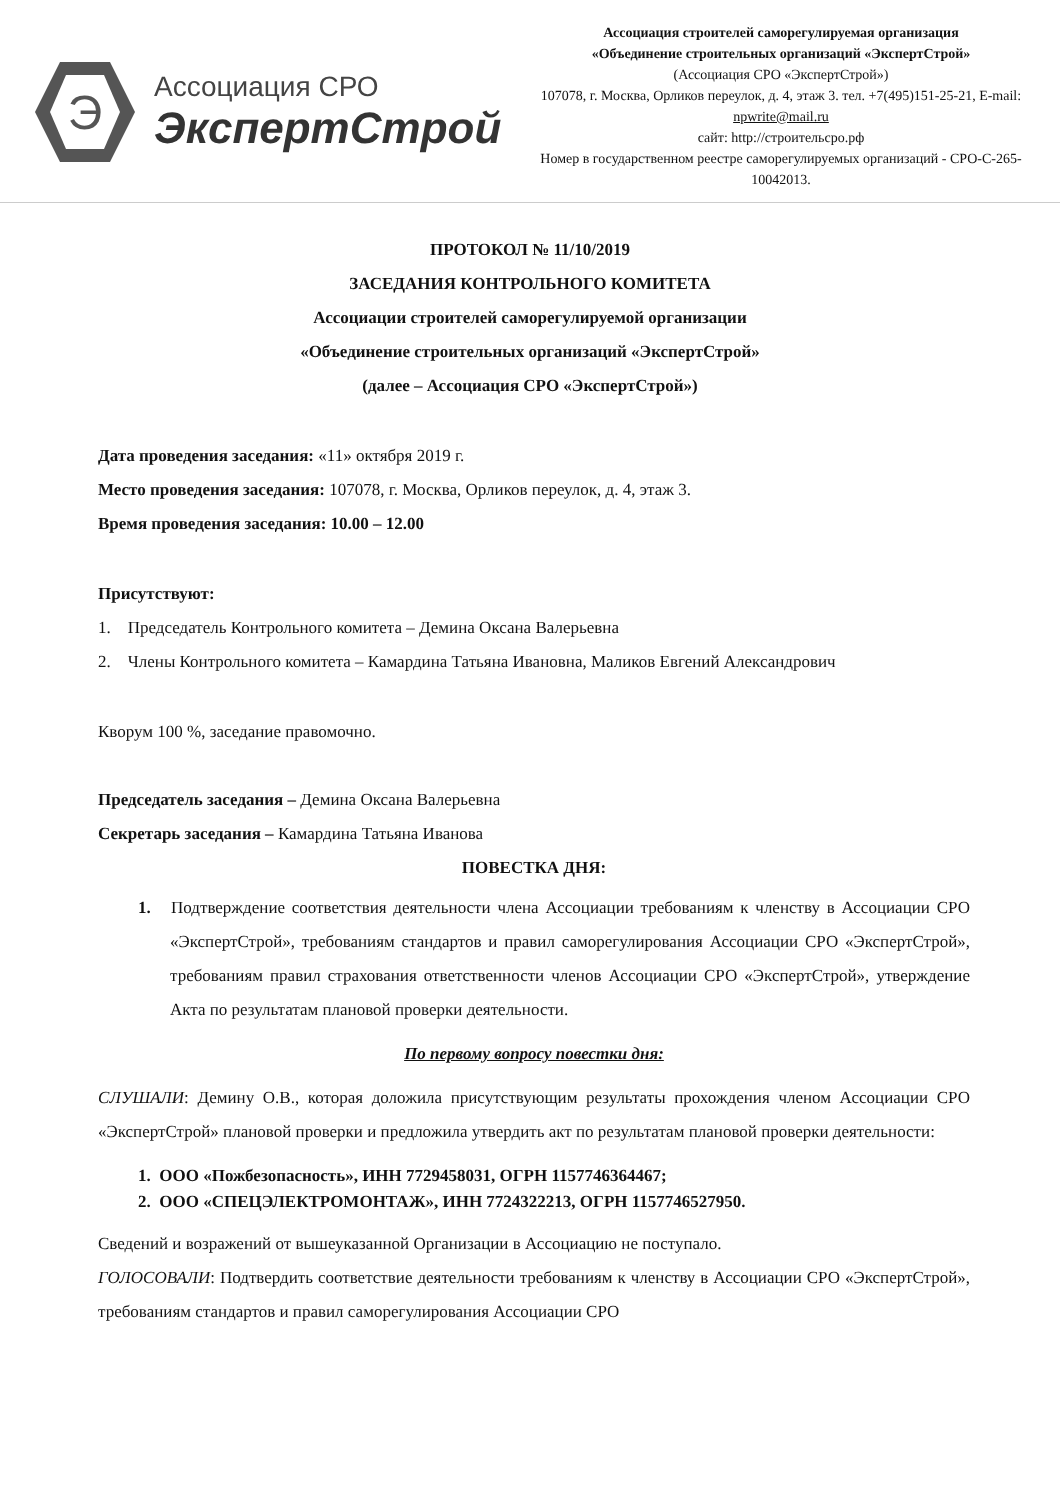Э
Ассоциация СРО
ЭкспертСтрой
Ассоциация строителей саморегулируемая организация
«Объединение строительных организаций «ЭкспертСтрой»
(Ассоциация СРО «ЭкспертСтрой»)
107078, г. Москва, Орликов переулок, д. 4, этаж 3. тел. +7(495)151-25-21, E-mail: npwrite@mail.ru
сайт: http://строительсро.рф
Номер в государственном реестре саморегулируемых организаций - СРО-С-265-10042013.
ПРОТОКОЛ № 11/10/2019
ЗАСЕДАНИЯ КОНТРОЛЬНОГО КОМИТЕТА
Ассоциации строителей саморегулируемой организации
«Объединение строительных организаций «ЭкспертСтрой»
(далее – Ассоциация СРО «ЭкспертСтрой»)
Дата проведения заседания: «11» октября 2019 г.
Место проведения заседания: 107078, г. Москва, Орликов переулок, д. 4, этаж 3.
Время проведения заседания: 10.00 – 12.00
Присутствуют:
1. Председатель Контрольного комитета – Демина Оксана Валерьевна
2. Члены Контрольного комитета – Камардина Татьяна Ивановна, Маликов Евгений Александрович
Кворум 100 %, заседание правомочно.
Председатель заседания – Демина Оксана Валерьевна
Секретарь заседания – Камардина Татьяна Иванова
ПОВЕСТКА ДНЯ:
1. Подтверждение соответствия деятельности члена Ассоциации требованиям к членству в Ассоциации СРО «ЭкспертСтрой», требованиям стандартов и правил саморегулирования Ассоциации СРО «ЭкспертСтрой», требованиям правил страхования ответственности членов Ассоциации СРО «ЭкспертСтрой», утверждение Акта по результатам плановой проверки деятельности.
По первому вопросу повестки дня:
СЛУШАЛИ: Демину О.В., которая доложила присутствующим результаты прохождения членом Ассоциации СРО «ЭкспертСтрой» плановой проверки и предложила утвердить акт по результатам плановой проверки деятельности:
1. ООО «Пожбезопасность», ИНН 7729458031, ОГРН 1157746364467;
2. ООО «СПЕЦЭЛЕКТРОМОНТАЖ», ИНН 7724322213, ОГРН 1157746527950.
Сведений и возражений от вышеуказанной Организации в Ассоциацию не поступало.
ГОЛОСОВАЛИ: Подтвердить соответствие деятельности требованиям к членству в Ассоциации СРО «ЭкспертСтрой», требованиям стандартов и правил саморегулирования Ассоциации СРО